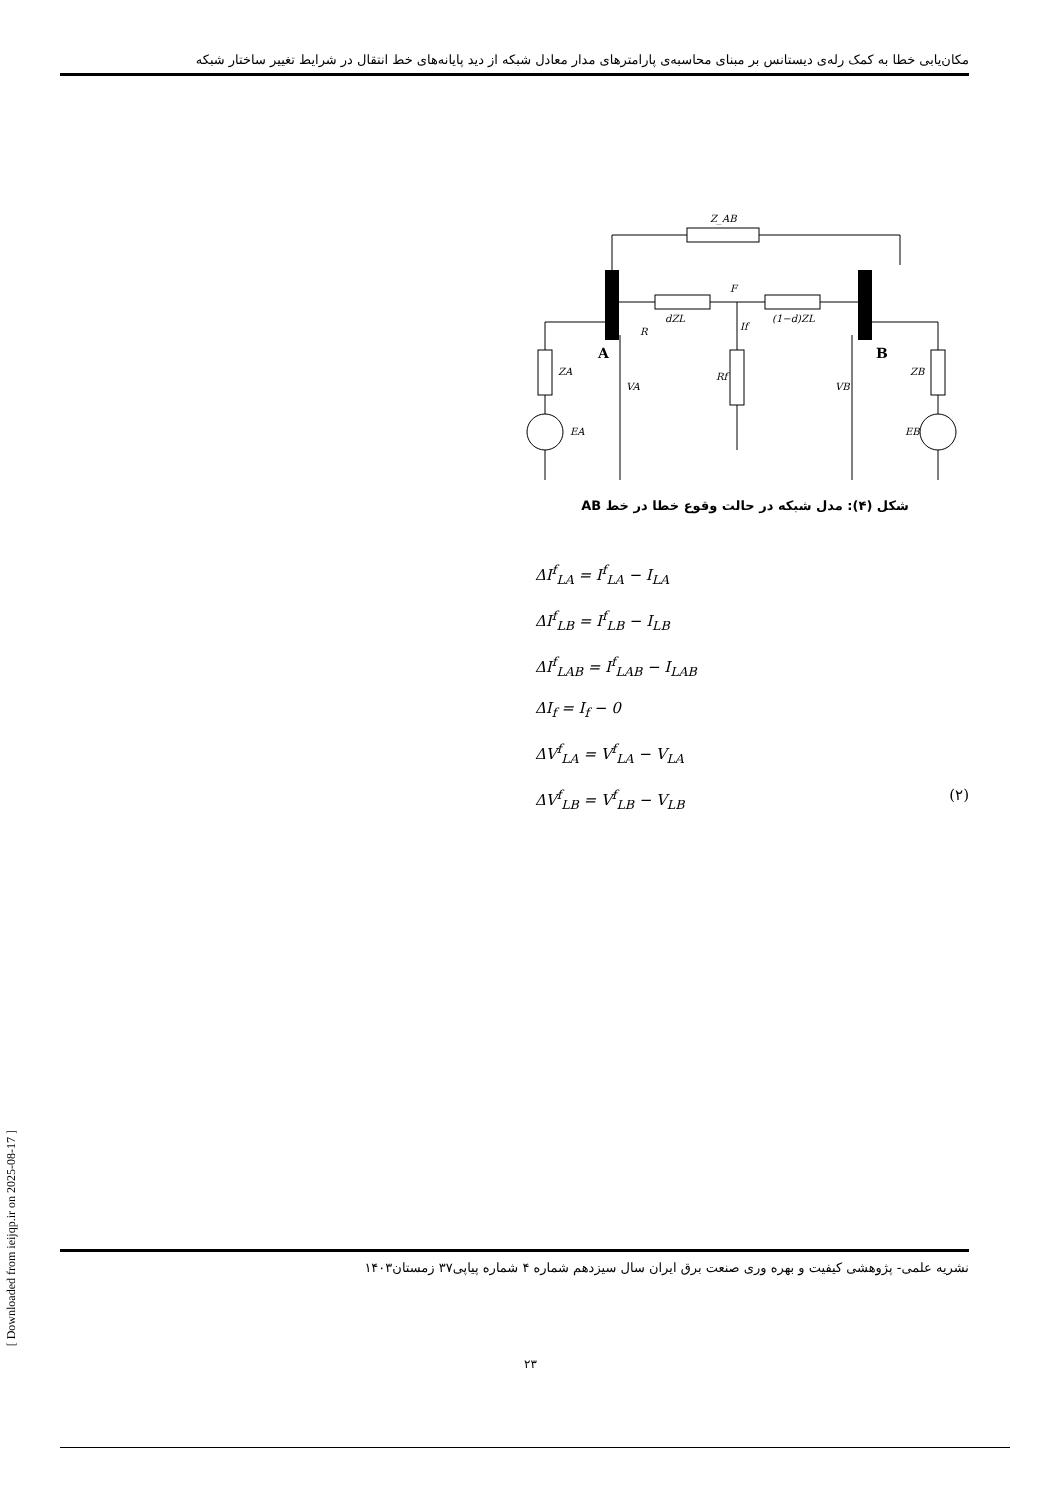مکان‌یابی خطا به کمک رله‌ی دیستانس بر مبنای محاسبه‌ی پارامترهای مدار معادل شبکه از دید پایانه‌های خط انتقال در شرایط تغییر ساختار شبکه
Z_AB
F
dZL
(1−d)ZL
Rf
ZA
EA
ZB
EB
VA
VB
A
B
R
If
شکل (۴): مدل شبکه در حالت وقوع خطا در خط AB
ΔI<sup>f</sup><sub>LA</sub> = I<sup>f</sup><sub>LA</sub> − I<sub>LA</sub>
ΔI<sup>f</sup><sub>LB</sub> = I<sup>f</sup><sub>LB</sub> − I<sub>LB</sub>
ΔI<sup>f</sup><sub>LAB</sub> = I<sup>f</sup><sub>LAB</sub> − I<sub>LAB</sub>
ΔI<sub>f</sub> = I<sub>f</sub> − 0
ΔV<sup>f</sup><sub>LA</sub> = V<sup>f</sup><sub>LA</sub> − V<sub>LA</sub>
ΔV<sup>f</sup><sub>LB</sub> = V<sup>f</sup><sub>LB</sub> − V<sub>LB</sub> (۲)
[ Downloaded from ieijqp.ir on 2025-08-17 ]
نشریه علمی- پژوهشی کیفیت و بهره وری صنعت برق ایران سال سیزدهم شماره ۴ شماره پیاپی۳۷ زمستان۱۴۰۳
۲۳